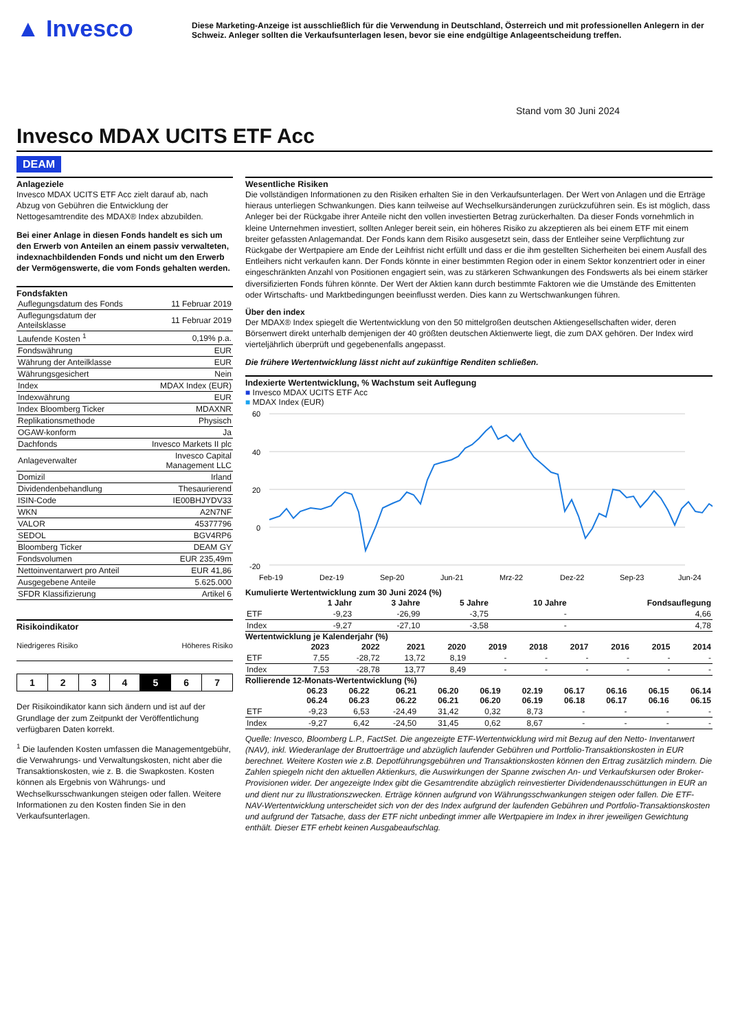▲ Invesco
Diese Marketing-Anzeige ist ausschließlich für die Verwendung in Deutschland, Österreich und mit professionellen Anlegern in der Schweiz. Anleger sollten die Verkaufsunterlagen lesen, bevor sie eine endgültige Anlageentscheidung treffen.
Stand vom 30 Juni 2024
Invesco MDAX UCITS ETF Acc
DEAM
Anlageziele
Invesco MDAX UCITS ETF Acc zielt darauf ab, nach Abzug von Gebühren die Entwicklung der Nettogesamtrendite des MDAX® Index abzubilden.
Bei einer Anlage in diesen Fonds handelt es sich um den Erwerb von Anteilen an einem passiv verwalteten, indexnachbildenden Fonds und nicht um den Erwerb der Vermögenswerte, die vom Fonds gehalten werden.
Fondsfakten
| Auflegungsdatum des Fonds | 11 Februar 2019 |
| Auflegungsdatum der Anteilsklasse | 11 Februar 2019 |
| Laufende Kosten <sup>1</sup> | 0,19% p.a. |
| Fondswährung | EUR |
| Währung der Anteilklasse | EUR |
| Währungsgesichert | Nein |
| Index | MDAX Index (EUR) |
| Indexwährung | EUR |
| Index Bloomberg Ticker | MDAXNR |
| Replikationsmethode | Physisch |
| OGAW-konform | Ja |
| Dachfonds | Invesco Markets II plc |
| Anlageverwalter | Invesco Capital Management LLC |
| Domizil | Irland |
| Dividendenbehandlung | Thesaurierend |
| ISIN-Code | IE00BHJYDV33 |
| WKN | A2N7NF |
| VALOR | 45377796 |
| SEDOL | BGV4RP6 |
| Bloomberg Ticker | DEAM GY |
| Fondsvolumen | EUR 235,49m |
| Nettoinventarwert pro Anteil | EUR 41,86 |
| Ausgegebene Anteile | 5.625.000 |
| SFDR Klassifizierung | Artikel 6 |
Risikoindikator
Niedrigeres Risiko Höheres Risiko
| 1 | 2 | 3 | 4 | 5 | 6 | 7 |
Der Risikoindikator kann sich ändern und ist auf der Grundlage der zum Zeitpunkt der Veröffentlichung verfügbaren Daten korrekt.
<sup>1</sup> Die laufenden Kosten umfassen die Managementgebühr, die Verwahrungs- und Verwaltungskosten, nicht aber die Transaktionskosten, wie z. B. die Swapkosten. Kosten können als Ergebnis von Währungs- und Wechselkursschwankungen steigen oder fallen. Weitere Informationen zu den Kosten finden Sie in den Verkaufsunterlagen.
Wesentliche Risiken
Die vollständigen Informationen zu den Risiken erhalten Sie in den Verkaufsunterlagen. Der Wert von Anlagen und die Erträge hieraus unterliegen Schwankungen. Dies kann teilweise auf Wechselkursänderungen zurückzuführen sein. Es ist möglich, dass Anleger bei der Rückgabe ihrer Anteile nicht den vollen investierten Betrag zurückerhalten. Da dieser Fonds vornehmlich in kleine Unternehmen investiert, sollten Anleger bereit sein, ein höheres Risiko zu akzeptieren als bei einem ETF mit einem breiter gefassten Anlagemandat. Der Fonds kann dem Risiko ausgesetzt sein, dass der Entleiher seine Verpflichtung zur Rückgabe der Wertpapiere am Ende der Leihfrist nicht erfüllt und dass er die ihm gestellten Sicherheiten bei einem Ausfall des Entleihers nicht verkaufen kann. Der Fonds könnte in einer bestimmten Region oder in einem Sektor konzentriert oder in einer eingeschränkten Anzahl von Positionen engagiert sein, was zu stärkeren Schwankungen des Fondswerts als bei einem stärker diversifizierten Fonds führen könnte. Der Wert der Aktien kann durch bestimmte Faktoren wie die Umstände des Emittenten oder Wirtschafts- und Marktbedingungen beeinflusst werden. Dies kann zu Wertschwankungen führen.
Über den index
Der MDAX® Index spiegelt die Wertentwicklung von den 50 mittelgroßen deutschen Aktiengesellschaften wider, deren Börsenwert direkt unterhalb demjenigen der 40 größten deutschen Aktienwerte liegt, die zum DAX gehören. Der Index wird vierteljährlich überprüft und gegebenenfalls angepasst.
Die frühere Wertentwicklung lässt nicht auf zukünftige Renditen schließen.
Indexierte Wertentwicklung, % Wachstum seit Auflegung
■ Invesco MDAX UCITS ETF Acc
■ MDAX Index (EUR)
60
40
20
0
-20
Feb-19
Dez-19
Sep-20
Jun-21
Mrz-22
Dez-22
Sep-23
Jun-24
Kumulierte Wertentwicklung zum 30 Juni 2024 (%)
| | 1 Jahr | 3 Jahre | 5 Jahre | 10 Jahre | Fondsauflegung |
| --- | --- | --- | --- | --- | --- |
| ETF | -9,23 | -26,99 | -3,75 | - | 4,66 |
| Index | -9,27 | -27,10 | -3,58 | - | 4,78 |
Wertentwicklung je Kalenderjahr (%)
| | 2023 | 2022 | 2021 | 2020 | 2019 | 2018 | 2017 | 2016 | 2015 | 2014 |
| --- | --- | --- | --- | --- | --- | --- | --- | --- | --- | --- |
| ETF | 7,55 | -28,72 | 13,72 | 8,19 | - | - | - | - | - | - |
| Index | 7,53 | -28,78 | 13,77 | 8,49 | - | - | - | - | - | - |
Rollierende 12-Monats-Wertentwicklung (%)
| | 06.23 06.24 | 06.22 06.23 | 06.21 06.22 | 06.20 06.21 | 06.19 06.20 | 02.19 06.19 | 06.17 06.18 | 06.16 06.17 | 06.15 06.16 | 06.14 06.15 |
| --- | --- | --- | --- | --- | --- | --- | --- | --- | --- | --- |
| ETF | -9,23 | 6,53 | -24,49 | 31,42 | 0,32 | 8,73 | - | - | - | - |
| Index | -9,27 | 6,42 | -24,50 | 31,45 | 0,62 | 8,67 | - | - | - | - |
Quelle: Invesco, Bloomberg L.P., FactSet. Die angezeigte ETF-Wertentwicklung wird mit Bezug auf den Netto- Inventarwert (NAV), inkl. Wiederanlage der Bruttoerträge und abzüglich laufender Gebühren und Portfolio-Transaktionskosten in EUR berechnet. Weitere Kosten wie z.B. Depotführungsgebühren und Transaktionskosten können den Ertrag zusätzlich mindern. Die Zahlen spiegeln nicht den aktuellen Aktienkurs, die Auswirkungen der Spanne zwischen An- und Verkaufskursen oder Broker-Provisionen wider. Der angezeigte Index gibt die Gesamtrendite abzüglich reinvestierter Dividendenausschüttungen in EUR an und dient nur zu Illustrationszwecken. Erträge können aufgrund von Währungsschwankungen steigen oder fallen. Die ETF-NAV-Wertentwicklung unterscheidet sich von der des Index aufgrund der laufenden Gebühren und Portfolio-Transaktionskosten und aufgrund der Tatsache, dass der ETF nicht unbedingt immer alle Wertpapiere im Index in ihrer jeweiligen Gewichtung enthält. Dieser ETF erhebt keinen Ausgabeaufschlag.